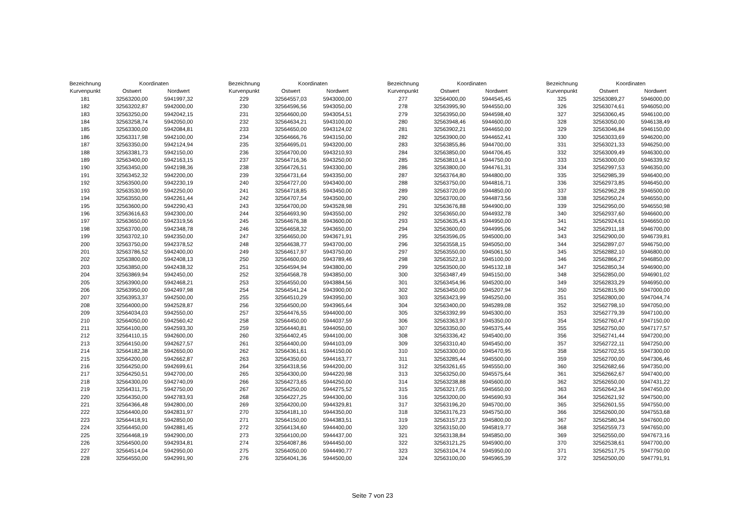| Bezeichnung | Koordinaten | | |
| --- | --- | --- | --- |
| Kurvenpunkt | Ostwert | Nordwert | |
| 181 | 32563200,00 | 5941997,32 | |
| 182 | 32563202,87 | 5942000,00 | |
| 183 | 32563250,00 | 5942042,15 | |
| 184 | 32563258,74 | 5942050,00 | |
| 185 | 32563300,00 | 5942084,81 | |
| 186 | 32563317,98 | 5942100,00 | |
| 187 | 32563350,00 | 5942124,94 | |
| 188 | 32563381,73 | 5942150,00 | |
| 189 | 32563400,00 | 5942163,15 | |
| 190 | 32563450,00 | 5942198,36 | |
| 191 | 32563452,32 | 5942200,00 | |
| 192 | 32563500,00 | 5942230,19 | |
| 193 | 32563530,99 | 5942250,00 | |
| 194 | 32563550,00 | 5942261,44 | |
| 195 | 32563600,00 | 5942290,43 | |
| 196 | 32563616,63 | 5942300,00 | |
| 197 | 32563650,00 | 5942319,56 | |
| 198 | 32563700,00 | 5942348,78 | |
| 199 | 32563702,10 | 5942350,00 | |
| 200 | 32563750,00 | 5942378,52 | |
| 201 | 32563786,52 | 5942400,00 | |
| 202 | 32563800,00 | 5942408,13 | |
| 203 | 32563850,00 | 5942438,32 | |
| 204 | 32563869,94 | 5942450,00 | |
| 205 | 32563900,00 | 5942468,21 | |
| 206 | 32563950,00 | 5942497,98 | |
| 207 | 32563953,37 | 5942500,00 | |
| 208 | 32564000,00 | 5942528,87 | |
| 209 | 32564034,03 | 5942550,00 | |
| 210 | 32564050,00 | 5942560,42 | |
| 211 | 32564100,00 | 5942593,30 | |
| 212 | 32564110,15 | 5942600,00 | |
| 213 | 32564150,00 | 5942627,57 | |
| 214 | 32564182,38 | 5942650,00 | |
| 215 | 32564200,00 | 5942662,87 | |
| 216 | 32564250,00 | 5942699,61 | |
| 217 | 32564250,51 | 5942700,00 | |
| 218 | 32564300,00 | 5942740,09 | |
| 219 | 32564311,75 | 5942750,00 | |
| 220 | 32564350,00 | 5942783,93 | |
| 221 | 32564366,48 | 5942800,00 | |
| 222 | 32564400,00 | 5942831,97 | |
| 223 | 32564418,91 | 5942850,00 | |
| 224 | 32564450,00 | 5942881,45 | |
| 225 | 32564468,19 | 5942900,00 | |
| 226 | 32564500,00 | 5942934,81 | |
| 227 | 32564514,04 | 5942950,00 | |
| 228 | 32564550,00 | 5942991,90 | |
| Bezeichnung | Koordinaten | | |
| --- | --- | --- | --- |
| Kurvenpunkt | Ostwert | Nordwert | |
| 229 | 32564557,03 | 5943000,00 | |
| 230 | 32564596,56 | 5943050,00 | |
| 231 | 32564600,00 | 5943054,51 | |
| 232 | 32564634,21 | 5943100,00 | |
| 233 | 32564650,00 | 5943124,02 | |
| 234 | 32564666,76 | 5943150,00 | |
| 235 | 32564695,01 | 5943200,00 | |
| 236 | 32564700,00 | 5943210,93 | |
| 237 | 32564716,36 | 5943250,00 | |
| 238 | 32564726,51 | 5943300,00 | |
| 239 | 32564731,64 | 5943350,00 | |
| 240 | 32564727,00 | 5943400,00 | |
| 241 | 32564718,85 | 5943450,00 | |
| 242 | 32564707,54 | 5943500,00 | |
| 243 | 32564700,00 | 5943528,98 | |
| 244 | 32564693,90 | 5943550,00 | |
| 245 | 32564676,38 | 5943600,00 | |
| 246 | 32564658,32 | 5943650,00 | |
| 247 | 32564650,00 | 5943671,91 | |
| 248 | 32564638,77 | 5943700,00 | |
| 249 | 32564617,97 | 5943750,00 | |
| 250 | 32564600,00 | 5943789,46 | |
| 251 | 32564594,94 | 5943800,00 | |
| 252 | 32564568,78 | 5943850,00 | |
| 253 | 32564550,00 | 5943884,56 | |
| 254 | 32564541,24 | 5943900,00 | |
| 255 | 32564510,29 | 5943950,00 | |
| 256 | 32564500,00 | 5943965,64 | |
| 257 | 32564476,55 | 5944000,00 | |
| 258 | 32564450,00 | 5944037,59 | |
| 259 | 32564440,81 | 5944050,00 | |
| 260 | 32564402,45 | 5944100,00 | |
| 261 | 32564400,00 | 5944103,09 | |
| 262 | 32564361,61 | 5944150,00 | |
| 263 | 32564350,00 | 5944163,77 | |
| 264 | 32564318,56 | 5944200,00 | |
| 265 | 32564300,00 | 5944220,98 | |
| 266 | 32564273,65 | 5944250,00 | |
| 267 | 32564250,00 | 5944275,52 | |
| 268 | 32564227,25 | 5944300,00 | |
| 269 | 32564200,00 | 5944329,81 | |
| 270 | 32564181,10 | 5944350,00 | |
| 271 | 32564150,00 | 5944383,51 | |
| 272 | 32564134,60 | 5944400,00 | |
| 273 | 32564100,00 | 5944437,00 | |
| 274 | 32564087,86 | 5944450,00 | |
| 275 | 32564050,00 | 5944490,77 | |
| 276 | 32564041,36 | 5944500,00 | |
| Bezeichnung | Koordinaten | | |
| --- | --- | --- | --- |
| Kurvenpunkt | Ostwert | Nordwert | |
| 277 | 32564000,00 | 5944545,45 | |
| 278 | 32563995,90 | 5944550,00 | |
| 279 | 32563950,00 | 5944598,40 | |
| 280 | 32563948,46 | 5944600,00 | |
| 281 | 32563902,21 | 5944650,00 | |
| 282 | 32563900,00 | 5944652,41 | |
| 283 | 32563855,86 | 5944700,00 | |
| 284 | 32563850,00 | 5944706,45 | |
| 285 | 32563810,14 | 5944750,00 | |
| 286 | 32563800,00 | 5944761,31 | |
| 287 | 32563764,80 | 5944800,00 | |
| 288 | 32563750,00 | 5944816,71 | |
| 289 | 32563720,09 | 5944850,00 | |
| 290 | 32563700,00 | 5944873,56 | |
| 291 | 32563676,88 | 5944900,00 | |
| 292 | 32563650,00 | 5944932,78 | |
| 293 | 32563635,43 | 5944950,00 | |
| 294 | 32563600,00 | 5944995,06 | |
| 295 | 32563596,05 | 5945000,00 | |
| 296 | 32563558,15 | 5945050,00 | |
| 297 | 32563550,00 | 5945061,50 | |
| 298 | 32563522,10 | 5945100,00 | |
| 299 | 32563500,00 | 5945132,18 | |
| 300 | 32563487,49 | 5945150,00 | |
| 301 | 32563454,96 | 5945200,00 | |
| 302 | 32563450,00 | 5945207,94 | |
| 303 | 32563423,99 | 5945250,00 | |
| 304 | 32563400,00 | 5945289,08 | |
| 305 | 32563392,99 | 5945300,00 | |
| 306 | 32563363,97 | 5945350,00 | |
| 307 | 32563350,00 | 5945375,44 | |
| 308 | 32563336,42 | 5945400,00 | |
| 309 | 32563310,40 | 5945450,00 | |
| 310 | 32563300,00 | 5945470,95 | |
| 311 | 32563285,44 | 5945500,00 | |
| 312 | 32563261,65 | 5945550,00 | |
| 313 | 32563250,00 | 5945575,64 | |
| 314 | 32563238,88 | 5945600,00 | |
| 315 | 32563217,05 | 5945650,00 | |
| 316 | 32563200,00 | 5945690,93 | |
| 317 | 32563196,20 | 5945700,00 | |
| 318 | 32563176,23 | 5945750,00 | |
| 319 | 32563157,23 | 5945800,00 | |
| 320 | 32563150,00 | 5945819,77 | |
| 321 | 32563138,84 | 5945850,00 | |
| 322 | 32563121,25 | 5945900,00 | |
| 323 | 32563104,74 | 5945950,00 | |
| 324 | 32563100,00 | 5945965,39 | |
| Bezeichnung | Koordinaten | | |
| --- | --- | --- | --- |
| Kurvenpunkt | Ostwert | Nordwert | |
| 325 | 32563089,27 | 5946000,00 | |
| 326 | 32563074,61 | 5946050,00 | |
| 327 | 32563060,45 | 5946100,00 | |
| 328 | 32563050,00 | 5946138,49 | |
| 329 | 32563046,84 | 5946150,00 | |
| 330 | 32563033,69 | 5946200,00 | |
| 331 | 32563021,33 | 5946250,00 | |
| 332 | 32563009,49 | 5946300,00 | |
| 333 | 32563000,00 | 5946339,92 | |
| 334 | 32562997,53 | 5946350,00 | |
| 335 | 32562985,39 | 5946400,00 | |
| 336 | 32562973,85 | 5946450,00 | |
| 337 | 32562962,28 | 5946500,00 | |
| 338 | 32562950,24 | 5946550,00 | |
| 339 | 32562950,00 | 5946550,98 | |
| 340 | 32562937,60 | 5946600,00 | |
| 341 | 32562924,61 | 5946650,00 | |
| 342 | 32562911,18 | 5946700,00 | |
| 343 | 32562900,00 | 5946739,81 | |
| 344 | 32562897,07 | 5946750,00 | |
| 345 | 32562882,10 | 5946800,00 | |
| 346 | 32562866,27 | 5946850,00 | |
| 347 | 32562850,34 | 5946900,00 | |
| 348 | 32562850,00 | 5946901,02 | |
| 349 | 32562833,29 | 5946950,00 | |
| 350 | 32562815,90 | 5947000,00 | |
| 351 | 32562800,00 | 5947044,74 | |
| 352 | 32562798,10 | 5947050,00 | |
| 353 | 32562779,39 | 5947100,00 | |
| 354 | 32562760,47 | 5947150,00 | |
| 355 | 32562750,00 | 5947177,57 | |
| 356 | 32562741,44 | 5947200,00 | |
| 357 | 32562722,11 | 5947250,00 | |
| 358 | 32562702,55 | 5947300,00 | |
| 359 | 32562700,00 | 5947306,46 | |
| 360 | 32562682,66 | 5947350,00 | |
| 361 | 32562662,67 | 5947400,00 | |
| 362 | 32562650,00 | 5947431,22 | |
| 363 | 32562642,34 | 5947450,00 | |
| 364 | 32562621,92 | 5947500,00 | |
| 365 | 32562601,55 | 5947550,00 | |
| 366 | 32562600,00 | 5947553,68 | |
| 367 | 32562580,34 | 5947600,00 | |
| 368 | 32562559,73 | 5947650,00 | |
| 369 | 32562550,00 | 5947673,16 | |
| 370 | 32562538,61 | 5947700,00 | |
| 371 | 32562517,75 | 5947750,00 | |
| 372 | 32562500,00 | 5947791,91 | |
Seite 7 von 23